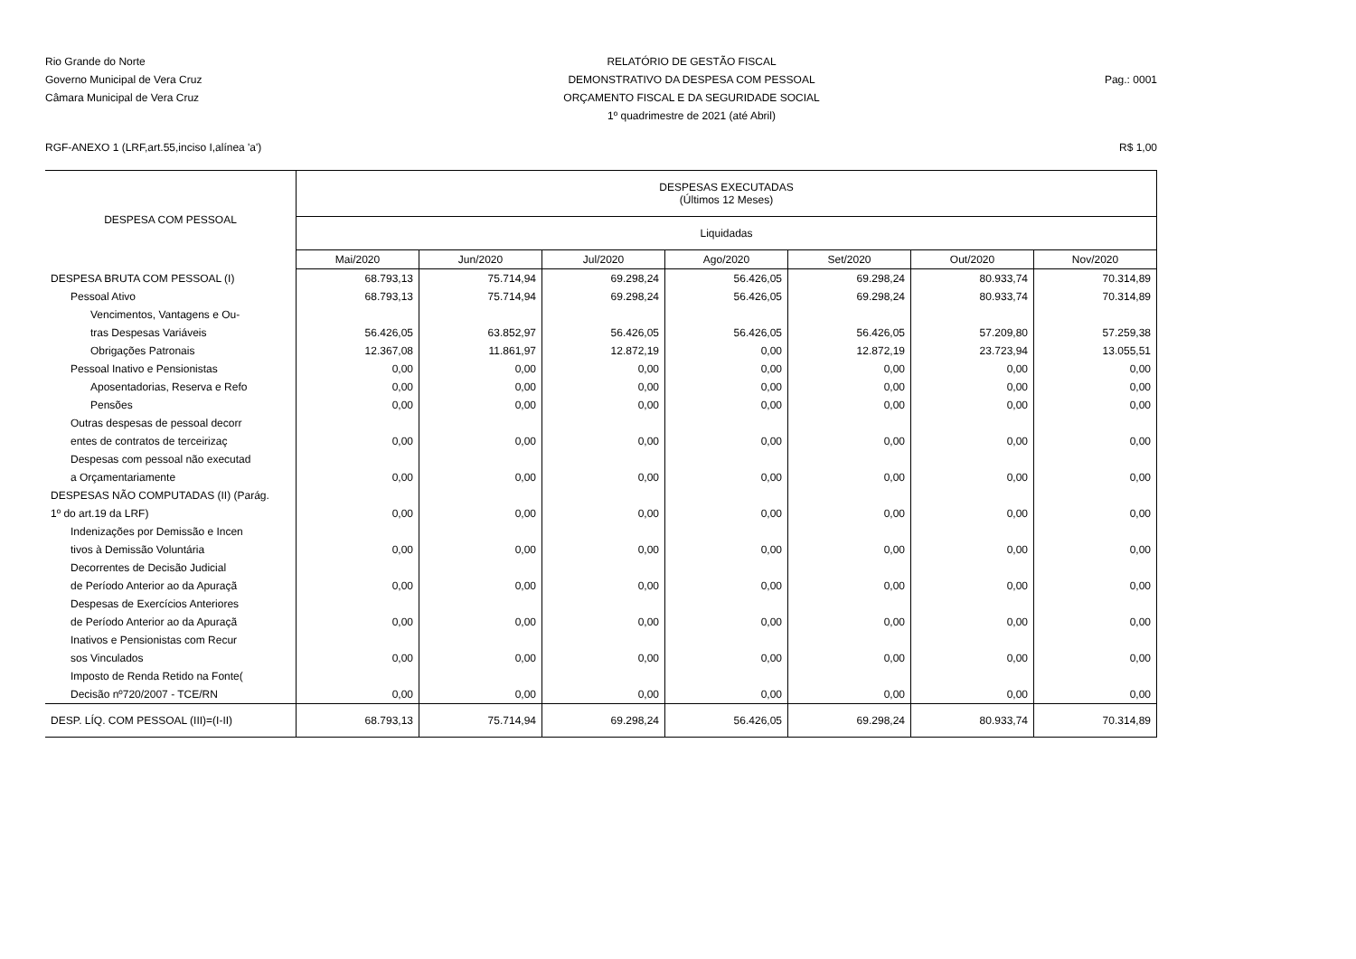Rio Grande do Norte
Governo Municipal de Vera Cruz
Câmara Municipal de Vera Cruz
RELATÓRIO DE GESTÃO FISCAL
DEMONSTRATIVO DA DESPESA COM PESSOAL
ORÇAMENTO FISCAL E DA SEGURIDADE SOCIAL
1º quadrimestre de 2021 (até Abril)
Pag.: 0001
RGF-ANEXO 1 (LRF,art.55,inciso I,alínea 'a') R$ 1,00
| DESPESA COM PESSOAL | DESPESAS EXECUTADAS (Últimos 12 Meses) | | | | | | |
| --- | --- | --- | --- | --- | --- | --- | --- |
| | Liquidadas | | | | | | |
| | Mai/2020 | Jun/2020 | Jul/2020 | Ago/2020 | Set/2020 | Out/2020 | Nov/2020 |
| DESPESA BRUTA COM PESSOAL (I) | 68.793,13 | 75.714,94 | 69.298,24 | 56.426,05 | 69.298,24 | 80.933,74 | 70.314,89 |
| Pessoal Ativo | 68.793,13 | 75.714,94 | 69.298,24 | 56.426,05 | 69.298,24 | 80.933,74 | 70.314,89 |
| Vencimentos, Vantagens e Ou- | | | | | | | |
| tras Despesas Variáveis | 56.426,05 | 63.852,97 | 56.426,05 | 56.426,05 | 56.426,05 | 57.209,80 | 57.259,38 |
| Obrigações Patronais | 12.367,08 | 11.861,97 | 12.872,19 | 0,00 | 12.872,19 | 23.723,94 | 13.055,51 |
| Pessoal Inativo e Pensionistas | 0,00 | 0,00 | 0,00 | 0,00 | 0,00 | 0,00 | 0,00 |
| Aposentadorias, Reserva e Refo | 0,00 | 0,00 | 0,00 | 0,00 | 0,00 | 0,00 | 0,00 |
| Pensões | 0,00 | 0,00 | 0,00 | 0,00 | 0,00 | 0,00 | 0,00 |
| Outras despesas de pessoal decorr | | | | | | | |
| entes de contratos de terceirizaç | 0,00 | 0,00 | 0,00 | 0,00 | 0,00 | 0,00 | 0,00 |
| Despesas com pessoal não executad | | | | | | | |
| a Orçamentariamente | 0,00 | 0,00 | 0,00 | 0,00 | 0,00 | 0,00 | 0,00 |
| DESPESAS NÃO COMPUTADAS (II) (Parág. | | | | | | | |
| 1º do art.19 da LRF) | 0,00 | 0,00 | 0,00 | 0,00 | 0,00 | 0,00 | 0,00 |
| Indenizações por Demissão e Incen | | | | | | | |
| tivos à Demissão Voluntária | 0,00 | 0,00 | 0,00 | 0,00 | 0,00 | 0,00 | 0,00 |
| Decorrentes de Decisão Judicial | | | | | | | |
| de Período Anterior ao da Apuraçã | 0,00 | 0,00 | 0,00 | 0,00 | 0,00 | 0,00 | 0,00 |
| Despesas de Exercícios Anteriores | | | | | | | |
| de Período Anterior ao da Apuraçã | 0,00 | 0,00 | 0,00 | 0,00 | 0,00 | 0,00 | 0,00 |
| Inativos e Pensionistas com Recur | | | | | | | |
| sos Vinculados | 0,00 | 0,00 | 0,00 | 0,00 | 0,00 | 0,00 | 0,00 |
| Imposto de Renda Retido na Fonte( | | | | | | | |
| Decisão nº720/2007 - TCE/RN | 0,00 | 0,00 | 0,00 | 0,00 | 0,00 | 0,00 | 0,00 |
| DESP. LÍQ. COM PESSOAL (III)=(I-II) | 68.793,13 | 75.714,94 | 69.298,24 | 56.426,05 | 69.298,24 | 80.933,74 | 70.314,89 |